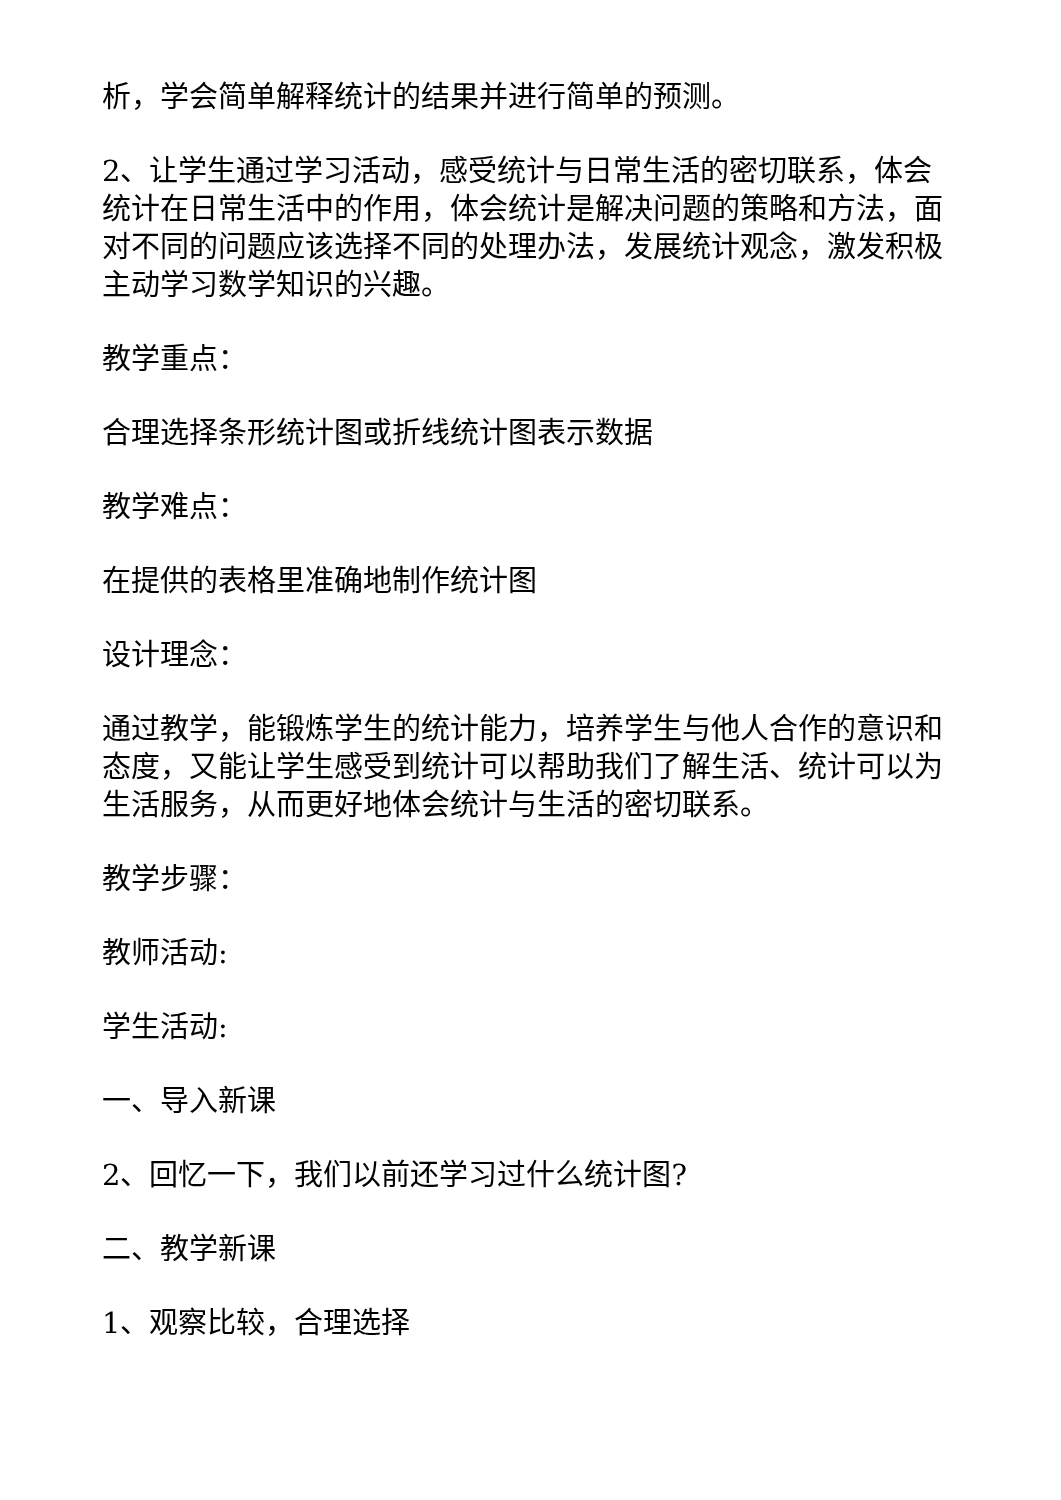析，学会简单解释统计的结果并进行简单的预测。
2、让学生通过学习活动，感受统计与日常生活的密切联系，体会统计在日常生活中的作用，体会统计是解决问题的策略和方法，面对不同的问题应该选择不同的处理办法，发展统计观念，激发积极主动学习数学知识的兴趣。
教学重点：
合理选择条形统计图或折线统计图表示数据
教学难点：
在提供的表格里准确地制作统计图
设计理念：
通过教学，能锻炼学生的统计能力，培养学生与他人合作的意识和态度，又能让学生感受到统计可以帮助我们了解生活、统计可以为生活服务，从而更好地体会统计与生活的密切联系。
教学步骤：
教师活动:
学生活动:
一、导入新课
2、回忆一下，我们以前还学习过什么统计图?
二、教学新课
1、观察比较，合理选择